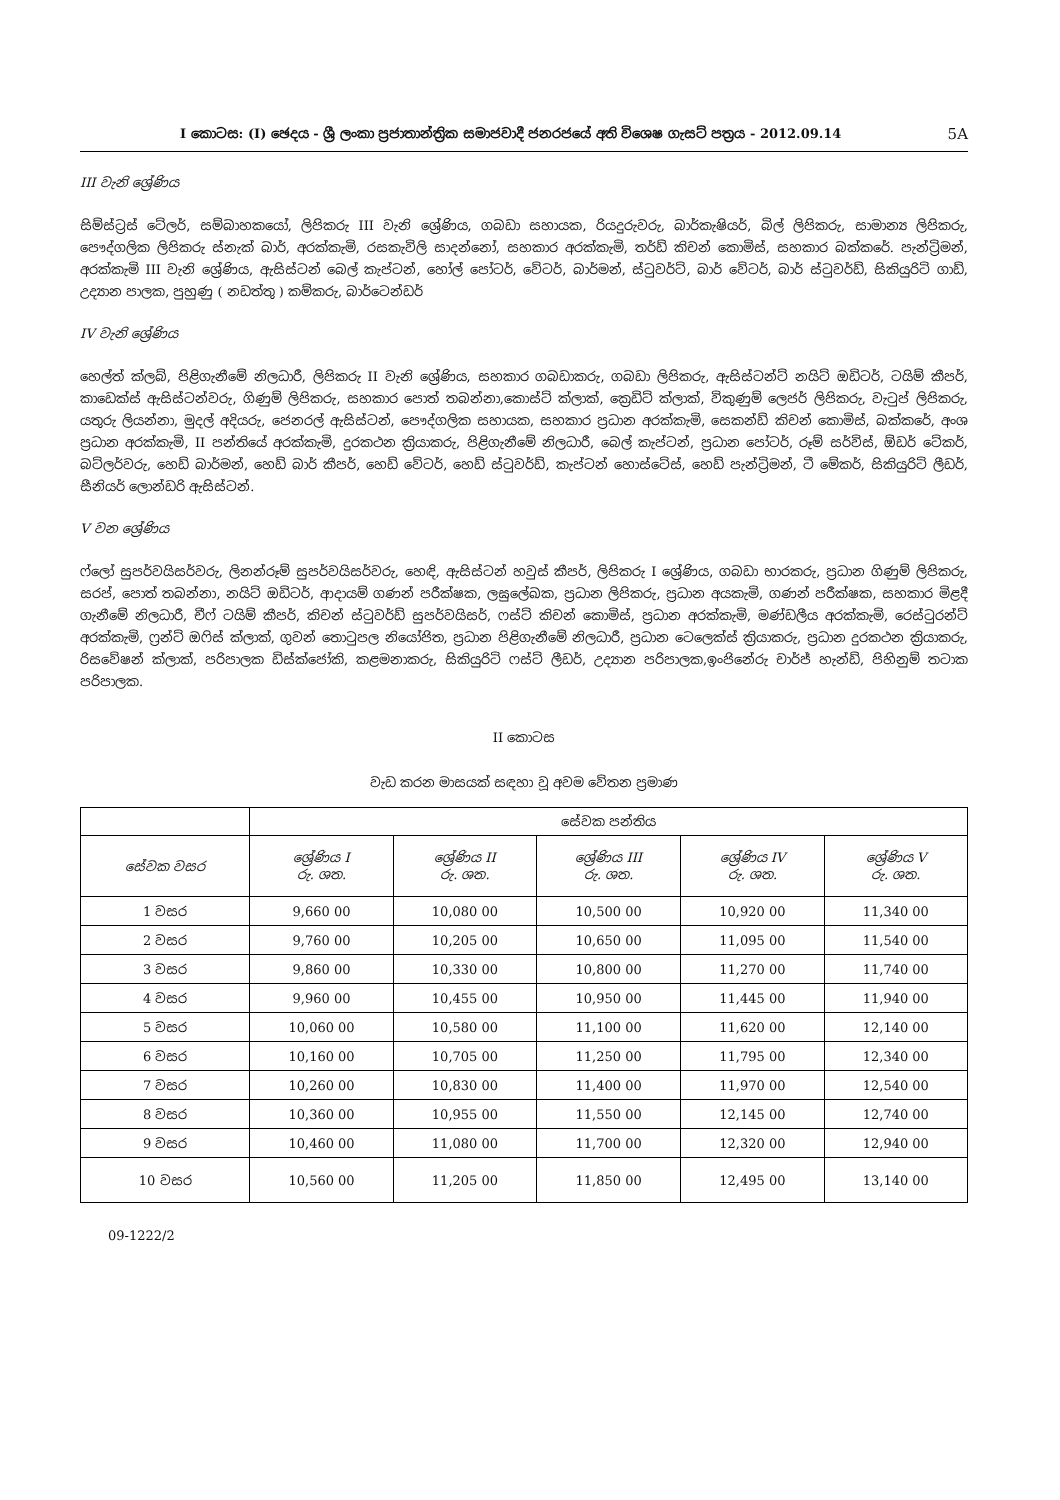I කොටස: (I) ඡෙදය - ශ්‍රී ලංකා ප්‍රජාතාන්ත්‍රික සමාජවාදී ජනරජයේ අති විශෙෂ ගැසට් පත්‍රය - 2012.09.14 5A
III වැනි ශ්‍රේණිය
සිම්ස්ට්‍රස් ටේලර්, සම්බාහකයෝ, ලිපිකරු III වැනි ශ්‍රේණිය, ගබඩා සහායක, රියදුරුවරු, බාර්කැෂියර්, බිල් ලිපිකරු, සාමාන්‍ය ලිපිකරු, පෞද්ගලික ලිපිකරු ස්නැක් බාර්, අරක්කැමි, රසකැවිලි සාදන්නෝ, සහකාර අරක්කැමි, තර්ඩ් කිචන් කොමිස්, සහකාර බක්කරේ. පැන්ට්‍රිමන්, අරක්කැමි III වැනි ශ්‍රේණිය, ඇසිස්ටන් බෙල් කැප්ටන්, හෝල් පෝටර්, වේටර්, බාර්මන්, ස්ටුවර්ට්, බාර් වේටර්, බාර් ස්ටුවර්ඩ්, සිකියුරිටි ගාඩ්, උද්‍යාන පාලක, පුහුණු ( නඩත්තු ) කම්කරු, බාර්ටෙන්ඩර්
IV වැනි ශ්‍රේණිය
හෙල්ත් ක්ලබ්, පිළිගැනීමේ නිලධාරී, ලිපිකරු II වැනි ශ්‍රේණිය, සහකාර ගබඩාකරු, ගබඩා ලිපිකරු, ඇසිස්ටන්ට් නයිට් ඔඩිටර්, ටයිම් කීපර්, කාඩෙක්ස් ඇසිස්ටන්වරු, ගිණුම් ලිපිකරු, සහකාර පොත් තබන්නා,කොස්ට් ක්ලාක්, ක්‍රෙඩිට් ක්ලාක්, විකුණුම් ලෙජර් ලිපිකරු, වැටුප් ලිපිකරු, යතුරු ලියන්නා, මුදල් අදියරු, ජෙනරල් ඇසිස්ටන්, පෞද්ගලික සහායක, සහකාර ප්‍රධාන අරක්කැමි, සෙකන්ඩ් කිචන් කොමිස්, බක්කරේ, අංශ ප්‍රධාන අරක්කැමි, II පන්තියේ අරක්කැමි, දුරකථන ක්‍රියාකරු, පිළිගැනීමේ නිලධාරී, බෙල් කැප්ටන්, ප්‍රධාන පෝටර්, රූම් සර්විස්, ඕඩර් ටේකර්, බට්ලර්වරු, හෙඩ් බාර්මන්, හෙඩ් බාර් කීපර්, හෙඩ් වේටර්, හෙඩ් ස්ටුවර්ඩ්, කැප්ටන් හොස්ටේස්, හෙඩ් පැන්ට්‍රිමන්, ටී මේකර්, සිකියුරිටි ලීඩර්, සීනියර් ලොන්ඩරි ඇසිස්ටන්.
V වන ශ්‍රේණිය
ෆ්ලෝ සුපර්වයිසර්වරු, ලිනන්රූම් සුපර්වයිසර්වරු, හෙඳි, ඇසිස්ටන් හවුස් කීපර්, ලිපිකරු I ශ්‍රේණිය, ගබඩා භාරකරු, ප්‍රධාන ගිණුම් ලිපිකරු, සරප්, පොත් තබන්නා, නයිට් ඔඩිටර්, ආදායම් ගණන් පරීක්ෂක, ලඝුලේඛක, ප්‍රධාන ලිපිකරු, ප්‍රධාන අයකැමි, ගණන් පරීක්ෂක, සහකාර මිළදී ගැනීමේ නිලධාරී, චීෆ් ටයිම් කීපර්, කිචන් ස්ටුවර්ඩ් සුපර්වයිසර්, ෆස්ට් කිචන් කොමිස්, ප්‍රධාන අරක්කැමි, මණ්ඩලීය අරක්කැමි, රෙස්ටුරන්ට් අරක්කැමි, ෆ්‍රන්ට් ඔෆිස් ක්ලාක්, ගුවන් තොටුපල නියෝජිත, ප්‍රධාන පිළිගැනීමේ නිලධාරී, ප්‍රධාන ටෙලෙක්ස් ක්‍රියාකරු, ප්‍රධාන දුරකථන ක්‍රියාකරු, රිසවේෂන් ක්ලාක්, පරිපාලක ඩිස්ක්ජෝකි, කළමනාකරු, සිකියුරිටි ෆස්ට් ලීඩර්, උද්‍යාන පරිපාලක,ඉංජිනේරු චාර්ජ් හැන්ඩ්, පිහිනුම් තටාක පරිපාලක.
II කොටස
වැඩ කරන මාසයක් සඳහා වූ අවම වේතන ප්‍රමාණ
| | සේවක පන්තිය | | | | |
| --- | --- | --- | --- | --- | --- |
| සේවක වසර | ශ්‍රේණිය I රු. ශත. | ශ්‍රේණිය II රු. ශත. | ශ්‍රේණිය III රු. ශත. | ශ්‍රේණිය IV රු. ශත. | ශ්‍රේණිය V රු. ශත. |
| 1 වසර | 9,660 00 | 10,080 00 | 10,500 00 | 10,920 00 | 11,340 00 |
| 2 වසර | 9,760 00 | 10,205 00 | 10,650 00 | 11,095 00 | 11,540 00 |
| 3 වසර | 9,860 00 | 10,330 00 | 10,800 00 | 11,270 00 | 11,740 00 |
| 4 වසර | 9,960 00 | 10,455 00 | 10,950 00 | 11,445 00 | 11,940 00 |
| 5 වසර | 10,060 00 | 10,580 00 | 11,100 00 | 11,620 00 | 12,140 00 |
| 6 වසර | 10,160 00 | 10,705 00 | 11,250 00 | 11,795 00 | 12,340 00 |
| 7 වසර | 10,260 00 | 10,830 00 | 11,400 00 | 11,970 00 | 12,540 00 |
| 8 වසර | 10,360 00 | 10,955 00 | 11,550 00 | 12,145 00 | 12,740 00 |
| 9 වසර | 10,460 00 | 11,080 00 | 11,700 00 | 12,320 00 | 12,940 00 |
| 10 වසර | 10,560 00 | 11,205 00 | 11,850 00 | 12,495 00 | 13,140 00 |
09-1222/2